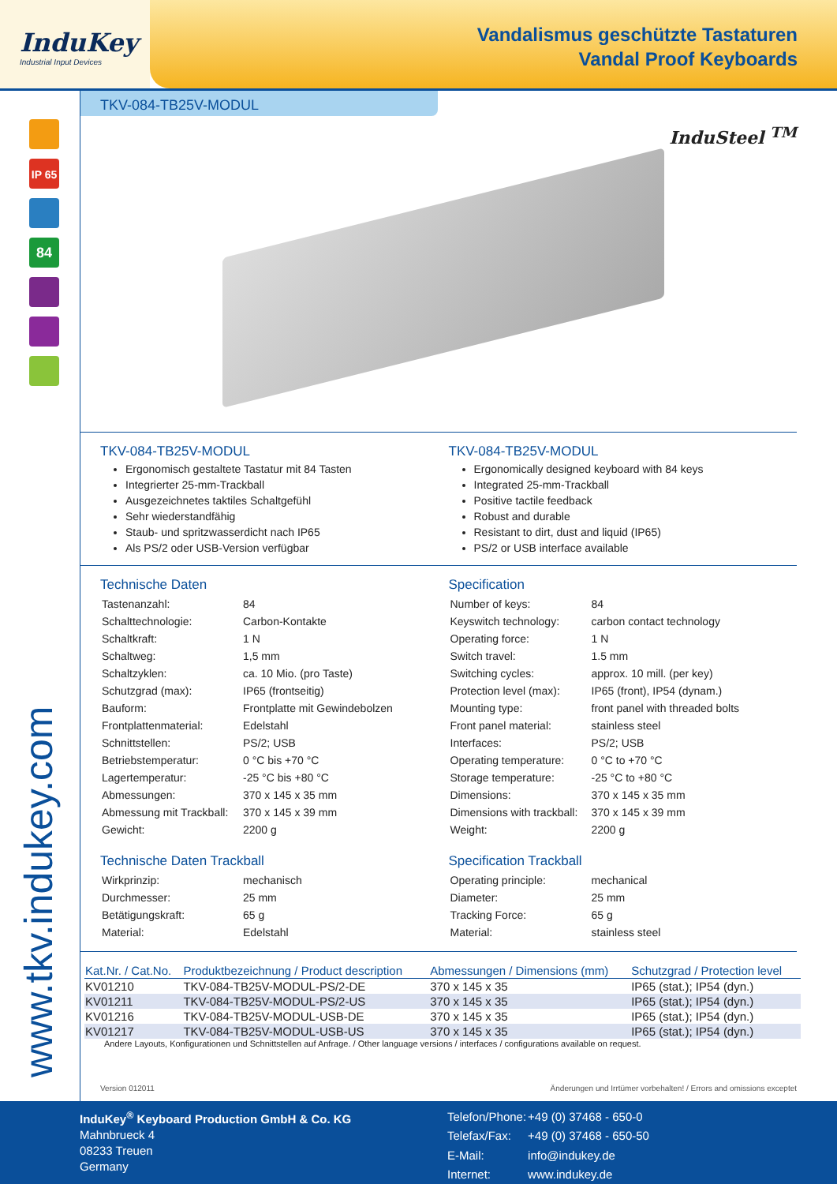InduKey
Industrial Input Devices
Vandalismus geschützte Tastaturen
Vandal Proof Keyboards
IP 65
84
www.tkv.indukey.com
TKV-084-TB25V-MODUL
InduSteel <sup>TM</sup>
TKV-084-TB25V-MODUL
Ergonomisch gestaltete Tastatur mit 84 Tasten
Integrierter 25-mm-Trackball
Ausgezeichnetes taktiles Schaltgefühl
Sehr wiederstandfähig
Staub- und spritzwasserdicht nach IP65
Als PS/2 oder USB-Version verfügbar
TKV-084-TB25V-MODUL
Ergonomically designed keyboard with 84 keys
Integrated 25-mm-Trackball
Positive tactile feedback
Robust and durable
Resistant to dirt, dust and liquid (IP65)
PS/2 or USB interface available
Technische Daten
| Tastenanzahl: | 84 |
| Schalttechnologie: | Carbon-Kontakte |
| Schaltkraft: | 1 N |
| Schaltweg: | 1,5 mm |
| Schaltzyklen: | ca. 10 Mio. (pro Taste) |
| Schutzgrad (max): | IP65 (frontseitig) |
| Bauform: | Frontplatte mit Gewindebolzen |
| Frontplattenmaterial: | Edelstahl |
| Schnittstellen: | PS/2; USB |
| Betriebstemperatur: | 0 °C bis +70 °C |
| Lagertemperatur: | -25 °C bis +80 °C |
| Abmessungen: | 370 x 145 x 35 mm |
| Abmessung mit Trackball: | 370 x 145 x 39 mm |
| Gewicht: | 2200 g |
Technische Daten Trackball
| Wirkprinzip: | mechanisch |
| Durchmesser: | 25 mm |
| Betätigungskraft: | 65 g |
| Material: | Edelstahl |
Specification
| Number of keys: | 84 |
| Keyswitch technology: | carbon contact technology |
| Operating force: | 1 N |
| Switch travel: | 1.5 mm |
| Switching cycles: | approx. 10 mill. (per key) |
| Protection level (max): | IP65 (front), IP54 (dynam.) |
| Mounting type: | front panel with threaded bolts |
| Front panel material: | stainless steel |
| Interfaces: | PS/2; USB |
| Operating temperature: | 0 °C to +70 °C |
| Storage temperature: | -25 °C to +80 °C |
| Dimensions: | 370 x 145 x 35 mm |
| Dimensions with trackball: | 370 x 145 x 39 mm |
| Weight: | 2200 g |
Specification Trackball
| Operating principle: | mechanical |
| Diameter: | 25 mm |
| Tracking Force: | 65 g |
| Material: | stainless steel |
| Kat.Nr. / Cat.No. | Produktbezeichnung / Product description | Abmessungen / Dimensions (mm) | Schutzgrad / Protection level |
| --- | --- | --- | --- |
| KV01210 | TKV-084-TB25V-MODUL-PS/2-DE | 370 x 145 x 35 | IP65 (stat.); IP54 (dyn.) |
| KV01211 | TKV-084-TB25V-MODUL-PS/2-US | 370 x 145 x 35 | IP65 (stat.); IP54 (dyn.) |
| KV01216 | TKV-084-TB25V-MODUL-USB-DE | 370 x 145 x 35 | IP65 (stat.); IP54 (dyn.) |
| KV01217 | TKV-084-TB25V-MODUL-USB-US | 370 x 145 x 35 | IP65 (stat.); IP54 (dyn.) |
Andere Layouts, Konfigurationen und Schnittstellen auf Anfrage. / Other language versions / interfaces / configurations available on request.
Version 012011 Änderungen und Irrtümer vorbehalten! / Errors and omissions exceptet
InduKey<sup>®</sup> Keyboard Production GmbH & Co. KG
Mahnbrueck 4
08233 Treuen
Germany
| Telefon/Phone: | +49 (0) 37468 - 650-0 |
| Telefax/Fax: | +49 (0) 37468 - 650-50 |
| E-Mail: | info@indukey.de |
| Internet: | www.indukey.de |